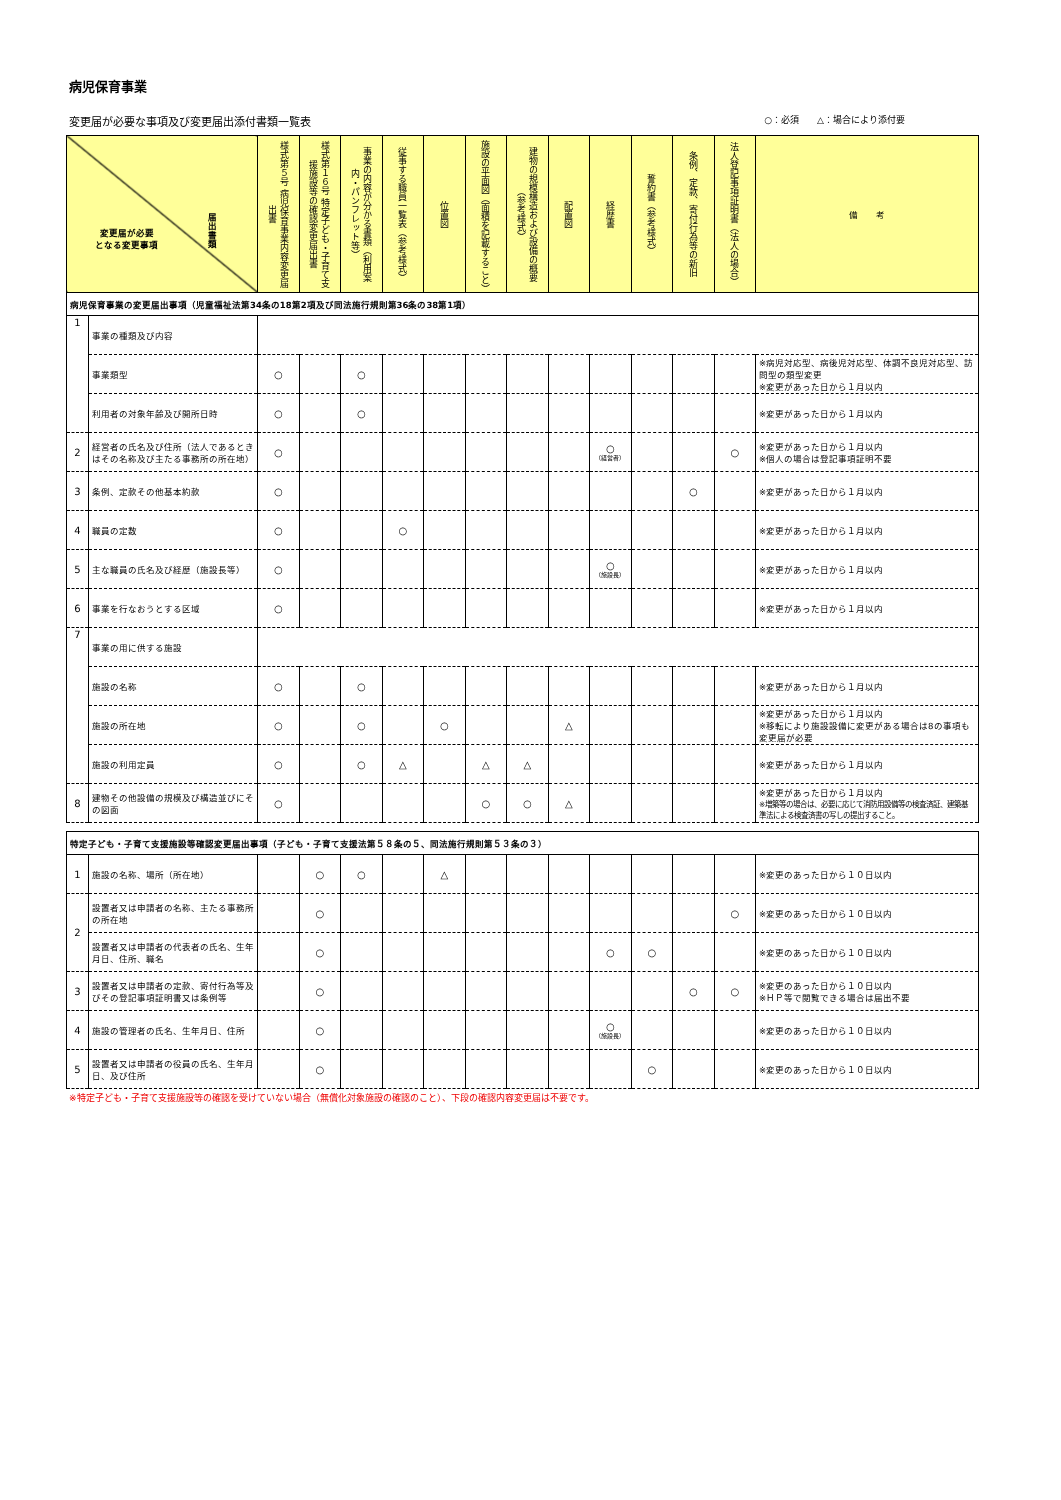病児保育事業
変更届が必要な事項及び変更届出添付書類一覧表 ○：必須　　△：場合により添付要
| 変更届が必要 となる変更事項 届出書類 | | 様式第５号 病児保育事業内容変更届出書 | 様式第１６号 特定子ども・子育て支援施設等の確認変更届出書 | 事業の内容が分かる書類（利用案内・パンフレット等） | 従事する職員一覧表（参考様式） | 位置図 | 施設の平面図（面積を記載すること） | 建物の規模構造および設備の概要（参考様式） | 配置図 | 経歴書 | 誓約書（参考様式） | 条例、定款、寄付行為等の新旧 | 法人登記事項証明書（法人の場合） | 備 考 |
| --- | --- | --- | --- | --- | --- | --- | --- | --- | --- | --- | --- | --- | --- | --- |
| 病児保育事業の変更届出事項（児童福祉法第34条の18第2項及び同法施行規則第36条の38第1項） | | | | | | | | | | | | | | |
| 1 | 事業の種類及び内容 | | | | | | | | | | | | | |
| | 事業類型 | ○ | | ○ | | | | | | | | | | ※病児対応型、病後児対応型、体調不良児対応型、訪問型の類型変更 ※変更があった日から１月以内 |
| | 利用者の対象年齢及び開所日時 | ○ | | ○ | | | | | | | | | | ※変更があった日から１月以内 |
| 2 | 経営者の氏名及び住所（法人であるときはその名称及び主たる事務所の所在地） | ○ | | | | | | | | ○ （経営者） | | | ○ | ※変更があった日から１月以内 ※個人の場合は登記事項証明不要 |
| 3 | 条例、定款その他基本約款 | ○ | | | | | | | | | | ○ | | ※変更があった日から１月以内 |
| 4 | 職員の定数 | ○ | | | ○ | | | | | | | | | ※変更があった日から１月以内 |
| 5 | 主な職員の氏名及び経歴（施設長等） | ○ | | | | | | | | ○ （施設長） | | | | ※変更があった日から１月以内 |
| 6 | 事業を行なおうとする区域 | ○ | | | | | | | | | | | | ※変更があった日から１月以内 |
| 7 | 事業の用に供する施設 | | | | | | | | | | | | | |
| | 施設の名称 | ○ | | ○ | | | | | | | | | | ※変更があった日から１月以内 |
| | 施設の所在地 | ○ | | ○ | | ○ | | | △ | | | | | ※変更があった日から１月以内 ※移転により施設設備に変更がある場合は8の事項も変更届が必要 |
| | 施設の利用定員 | ○ | | ○ | △ | | △ | △ | | | | | | ※変更があった日から１月以内 |
| 8 | 建物その他設備の規模及び構造並びにその図面 | ○ | | | | | ○ | ○ | △ | | | | | ※変更があった日から１月以内 ※増築等の場合は、必要に応じて消防用設備等の検査済証、建築基準法による検査済書の写しの提出すること。 |
| 特定子ども・子育て支援施設等確認変更届出事項（子ども・子育て支援法第５８条の５、同法施行規則第５３条の３） | | | | | | | | | | | | | | |
| 1 | 施設の名称、場所（所在地） | | ○ | ○ | | △ | | | | | | | | ※変更のあった日から１０日以内 |
| 2 | 設置者又は申請者の名称、主たる事務所の所在地 | | ○ | | | | | | | | | | ○ | ※変更のあった日から１０日以内 |
| | 設置者又は申請者の代表者の氏名、生年月日、住所、職名 | | ○ | | | | | | | ○ | ○ | | | ※変更のあった日から１０日以内 |
| 3 | 設置者又は申請者の定款、寄付行為等及びその登記事項証明書又は条例等 | | ○ | | | | | | | | | ○ | ○ | ※変更のあった日から１０日以内 ※ＨＰ等で閲覧できる場合は届出不要 |
| 4 | 施設の管理者の氏名、生年月日、住所 | | ○ | | | | | | | ○ （施設長） | | | | ※変更のあった日から１０日以内 |
| 5 | 設置者又は申請者の役員の氏名、生年月日、及び住所 | | ○ | | | | | | | | ○ | | | ※変更のあった日から１０日以内 |
※特定子ども・子育て支援施設等の確認を受けていない場合（無償化対象施設の確認のこと）、下段の確認内容変更届は不要です。